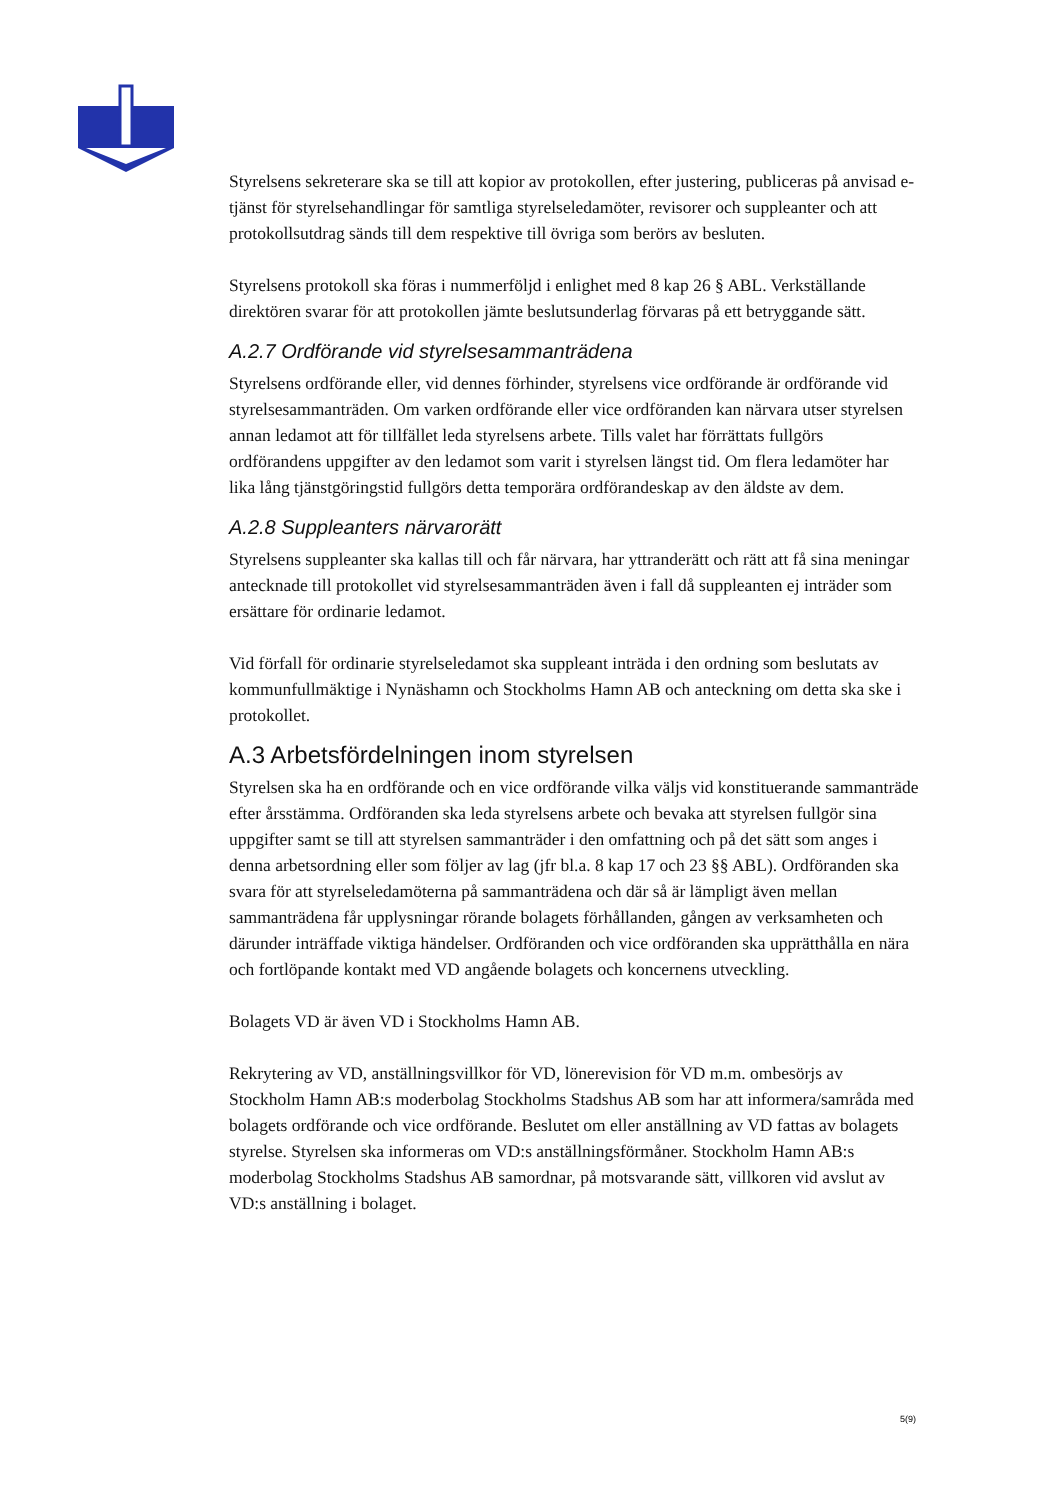Styrelsens sekreterare ska se till att kopior av protokollen, efter justering, publiceras på anvisad e-tjänst för styrelsehandlingar för samtliga styrelseledamöter, revisorer och suppleanter och att protokollsutdrag sänds till dem respektive till övriga som berörs av besluten.
Styrelsens protokoll ska föras i nummerföljd i enlighet med 8 kap 26 § ABL. Verkställande direktören svarar för att protokollen jämte beslutsunderlag förvaras på ett betryggande sätt.
A.2.7 Ordförande vid styrelsesammanträdena
Styrelsens ordförande eller, vid dennes förhinder, styrelsens vice ordförande är ordförande vid styrelsesammanträden. Om varken ordförande eller vice ordföranden kan närvara utser styrelsen annan ledamot att för tillfället leda styrelsens arbete. Tills valet har förrättats fullgörs ordförandens uppgifter av den ledamot som varit i styrelsen längst tid. Om flera ledamöter har lika lång tjänstgöringstid fullgörs detta temporära ordförandeskap av den äldste av dem.
A.2.8 Suppleanters närvarorätt
Styrelsens suppleanter ska kallas till och får närvara, har yttranderätt och rätt att få sina meningar antecknade till protokollet vid styrelsesammanträden även i fall då suppleanten ej inträder som ersättare för ordinarie ledamot.
Vid förfall för ordinarie styrelseledamot ska suppleant inträda i den ordning som beslutats av kommunfullmäktige i Nynäshamn och Stockholms Hamn AB och anteckning om detta ska ske i protokollet.
A.3 Arbetsfördelningen inom styrelsen
Styrelsen ska ha en ordförande och en vice ordförande vilka väljs vid konstituerande sammanträde efter årsstämma. Ordföranden ska leda styrelsens arbete och bevaka att styrelsen fullgör sina uppgifter samt se till att styrelsen sammanträder i den omfattning och på det sätt som anges i denna arbetsordning eller som följer av lag (jfr bl.a. 8 kap 17 och 23 §§ ABL). Ordföranden ska svara för att styrelseledamöterna på sammanträdena och där så är lämpligt även mellan sammanträdena får upplysningar rörande bolagets förhållanden, gången av verksamheten och därunder inträffade viktiga händelser. Ordföranden och vice ordföranden ska upprätthålla en nära och fortlöpande kontakt med VD angående bolagets och koncernens utveckling.
Bolagets VD är även VD i Stockholms Hamn AB.
Rekrytering av VD, anställningsvillkor för VD, lönerevision för VD m.m. ombesörjs av Stockholm Hamn AB:s moderbolag Stockholms Stadshus AB som har att informera/samråda med bolagets ordförande och vice ordförande. Beslutet om eller anställning av VD fattas av bolagets styrelse. Styrelsen ska informeras om VD:s anställningsförmåner. Stockholm Hamn AB:s moderbolag Stockholms Stadshus AB samordnar, på motsvarande sätt, villkoren vid avslut av VD:s anställning i bolaget.
5(9)